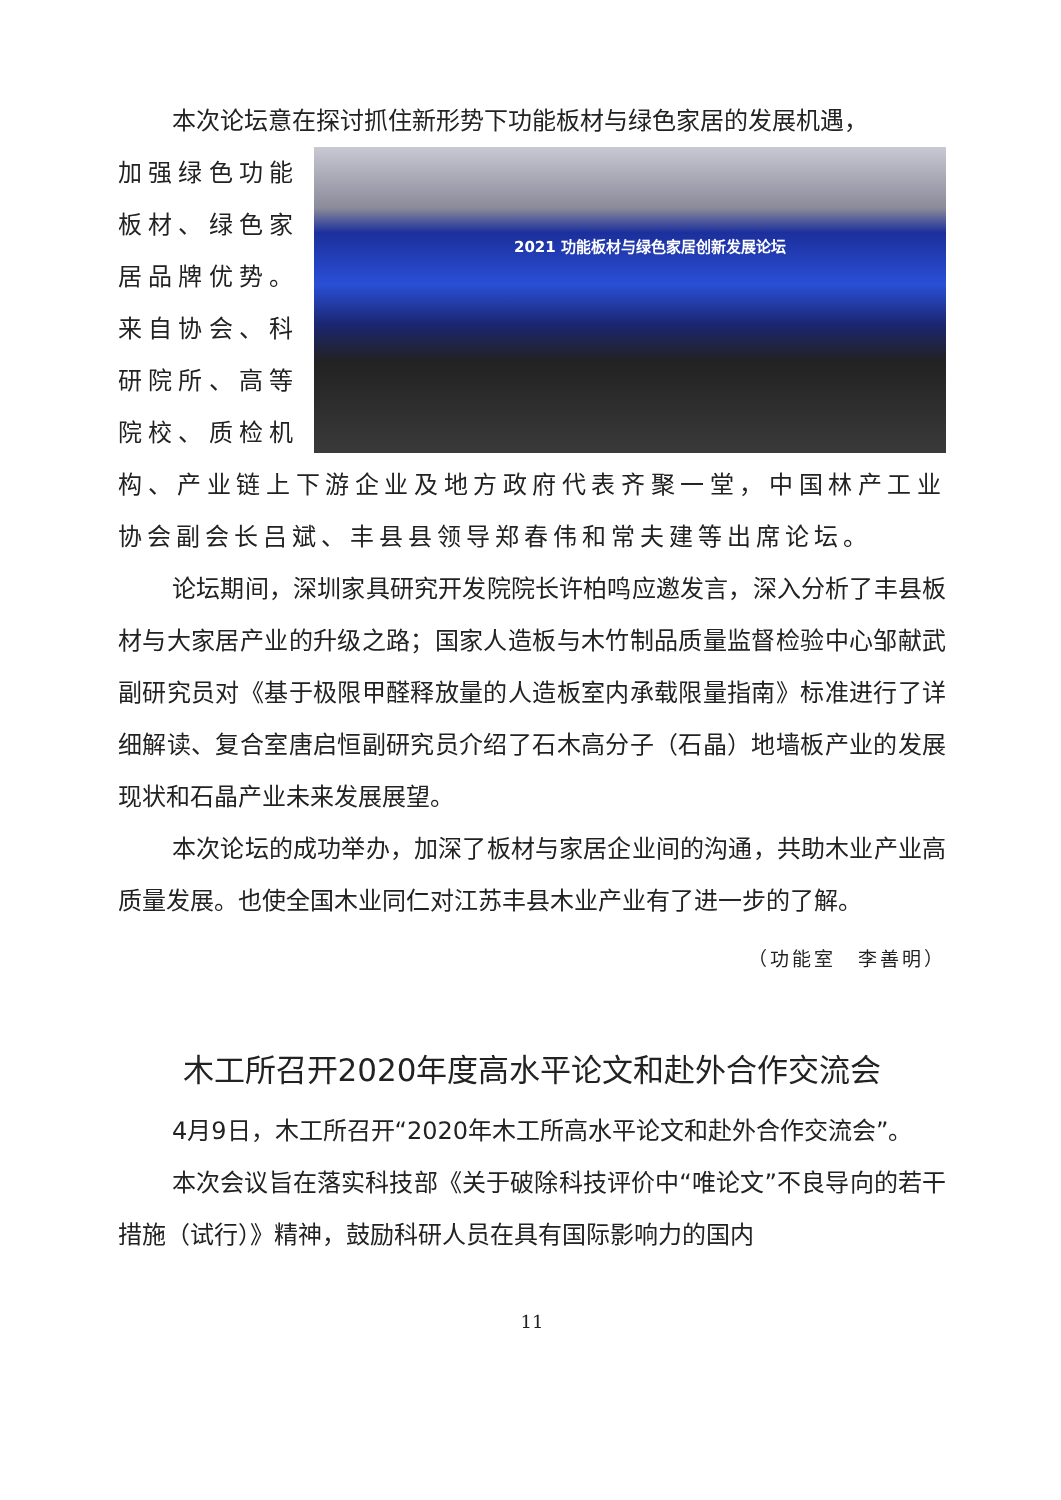本次论坛意在探讨抓住新形势下功能板材与绿色家居的发展机遇，
2021 功能板材与绿色家居创新发展论坛
加强绿色功能板材、绿色家居品牌优势。来自协会、科研院所、高等院校、质检机构、产业链上下游企业及地方政府代表齐聚一堂，中国林产工业协会副会长吕斌、丰县县领导郑春伟和常夫建等出席论坛。
论坛期间，深圳家具研究开发院院长许柏鸣应邀发言，深入分析了丰县板材与大家居产业的升级之路；国家人造板与木竹制品质量监督检验中心邹献武副研究员对《基于极限甲醛释放量的人造板室内承载限量指南》标准进行了详细解读、复合室唐启恒副研究员介绍了石木高分子（石晶）地墙板产业的发展现状和石晶产业未来发展展望。
本次论坛的成功举办，加深了板材与家居企业间的沟通，共助木业产业高质量发展。也使全国木业同仁对江苏丰县木业产业有了进一步的了解。
（功能室　李善明）
木工所召开2020年度高水平论文和赴外合作交流会
4月9日，木工所召开“2020年木工所高水平论文和赴外合作交流会”。
本次会议旨在落实科技部《关于破除科技评价中“唯论文”不良导向的若干措施（试行）》精神，鼓励科研人员在具有国际影响力的国内
11